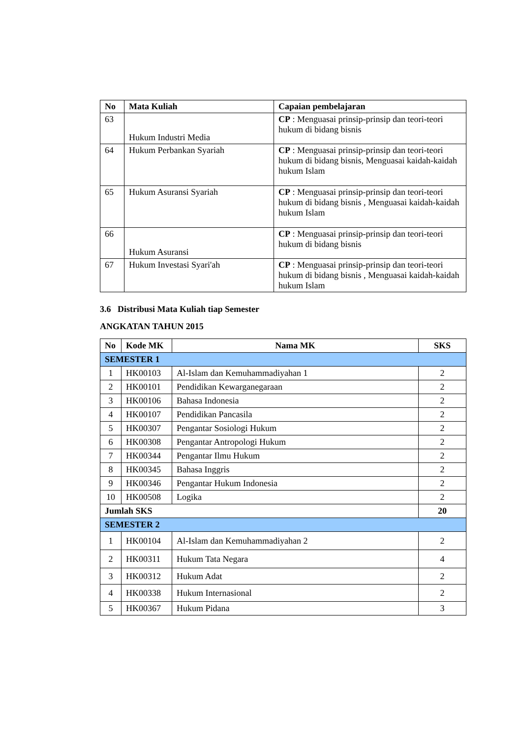| No | Mata Kuliah | Capaian pembelajaran |
| --- | --- | --- |
| 63 | Hukum Industri Media | CP : Menguasai prinsip-prinsip dan teori-teori hukum di bidang bisnis |
| 64 | Hukum Perbankan Syariah | CP : Menguasai prinsip-prinsip dan teori-teori hukum di bidang bisnis, Menguasai kaidah-kaidah hukum Islam |
| 65 | Hukum Asuransi Syariah | CP : Menguasai prinsip-prinsip dan teori-teori hukum di bidang bisnis , Menguasai kaidah-kaidah hukum Islam |
| 66 | Hukum Asuransi | CP : Menguasai prinsip-prinsip dan teori-teori hukum di bidang bisnis |
| 67 | Hukum Investasi Syari'ah | CP : Menguasai prinsip-prinsip dan teori-teori hukum di bidang bisnis , Menguasai kaidah-kaidah hukum Islam |
3.6 Distribusi Mata Kuliah tiap Semester
ANGKATAN TAHUN 2015
| No | Kode MK | Nama MK | SKS |
| --- | --- | --- | --- |
| SEMESTER 1 | | | |
| 1 | HK00103 | Al-Islam dan Kemuhammadiyahan 1 | 2 |
| 2 | HK00101 | Pendidikan Kewarganegaraan | 2 |
| 3 | HK00106 | Bahasa Indonesia | 2 |
| 4 | HK00107 | Pendidikan Pancasila | 2 |
| 5 | HK00307 | Pengantar Sosiologi Hukum | 2 |
| 6 | HK00308 | Pengantar Antropologi Hukum | 2 |
| 7 | HK00344 | Pengantar Ilmu Hukum | 2 |
| 8 | HK00345 | Bahasa Inggris | 2 |
| 9 | HK00346 | Pengantar Hukum Indonesia | 2 |
| 10 | HK00508 | Logika | 2 |
| Jumlah SKS | | | 20 |
| SEMESTER 2 | | | |
| 1 | HK00104 | Al-Islam dan Kemuhammadiyahan 2 | 2 |
| 2 | HK00311 | Hukum Tata Negara | 4 |
| 3 | HK00312 | Hukum Adat | 2 |
| 4 | HK00338 | Hukum Internasional | 2 |
| 5 | HK00367 | Hukum Pidana | 3 |